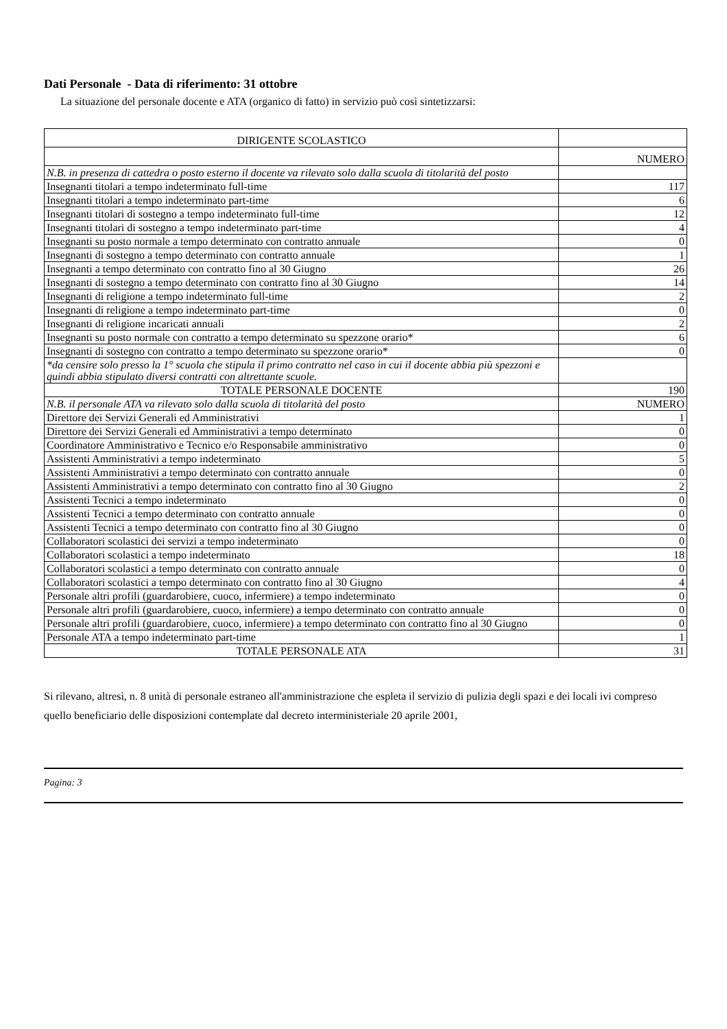Dati Personale - Data di riferimento: 31 ottobre
La situazione del personale docente e ATA (organico di fatto) in servizio può così sintetizzarsi:
| DIRIGENTE SCOLASTICO | |
| | NUMERO |
| N.B. in presenza di cattedra o posto esterno il docente va rilevato solo dalla scuola di titolarità del posto | |
| Insegnanti titolari a tempo indeterminato full-time | 117 |
| Insegnanti titolari a tempo indeterminato part-time | 6 |
| Insegnanti titolari di sostegno a tempo indeterminato full-time | 12 |
| Insegnanti titolari di sostegno a tempo indeterminato part-time | 4 |
| Insegnanti su posto normale a tempo determinato con contratto annuale | 0 |
| Insegnanti di sostegno a tempo determinato con contratto annuale | 1 |
| Insegnanti a tempo determinato con contratto fino al 30 Giugno | 26 |
| Insegnanti di sostegno a tempo determinato con contratto fino al 30 Giugno | 14 |
| Insegnanti di religione a tempo indeterminato full-time | 2 |
| Insegnanti di religione a tempo indeterminato part-time | 0 |
| Insegnanti di religione incaricati annuali | 2 |
| Insegnanti su posto normale con contratto a tempo determinato su spezzone orario* | 6 |
| Insegnanti di sostegno con contratto a tempo determinato su spezzone orario* | 0 |
| *da censire solo presso la 1° scuola che stipula il primo contratto nel caso in cui il docente abbia più spezzoni e quindi abbia stipulato diversi contratti con altrettante scuole. | |
| TOTALE PERSONALE DOCENTE | 190 |
| N.B. il personale ATA va rilevato solo dalla scuola di titolarità del posto | NUMERO |
| Direttore dei Servizi Generali ed Amministrativi | 1 |
| Direttore dei Servizi Generali ed Amministrativi a tempo determinato | 0 |
| Coordinatore Amministrativo e Tecnico e/o Responsabile amministrativo | 0 |
| Assistenti Amministrativi a tempo indeterminato | 5 |
| Assistenti Amministrativi a tempo determinato con contratto annuale | 0 |
| Assistenti Amministrativi a tempo determinato con contratto fino al 30 Giugno | 2 |
| Assistenti Tecnici a tempo indeterminato | 0 |
| Assistenti Tecnici a tempo determinato con contratto annuale | 0 |
| Assistenti Tecnici a tempo determinato con contratto fino al 30 Giugno | 0 |
| Collaboratori scolastici dei servizi a tempo indeterminato | 0 |
| Collaboratori scolastici a tempo indeterminato | 18 |
| Collaboratori scolastici a tempo determinato con contratto annuale | 0 |
| Collaboratori scolastici a tempo determinato con contratto fino al 30 Giugno | 4 |
| Personale altri profili (guardarobiere, cuoco, infermiere) a tempo indeterminato | 0 |
| Personale altri profili (guardarobiere, cuoco, infermiere) a tempo determinato con contratto annuale | 0 |
| Personale altri profili (guardarobiere, cuoco, infermiere) a tempo determinato con contratto fino al 30 Giugno | 0 |
| Personale ATA a tempo indeterminato part-time | 1 |
| TOTALE PERSONALE ATA | 31 |
Si rilevano, altresì, n. 8 unità di personale estraneo all'amministrazione che espleta il servizio di pulizia degli spazi e dei locali ivi compreso quello beneficiario delle disposizioni contemplate dal decreto interministeriale 20 aprile 2001,
Pagina: 3